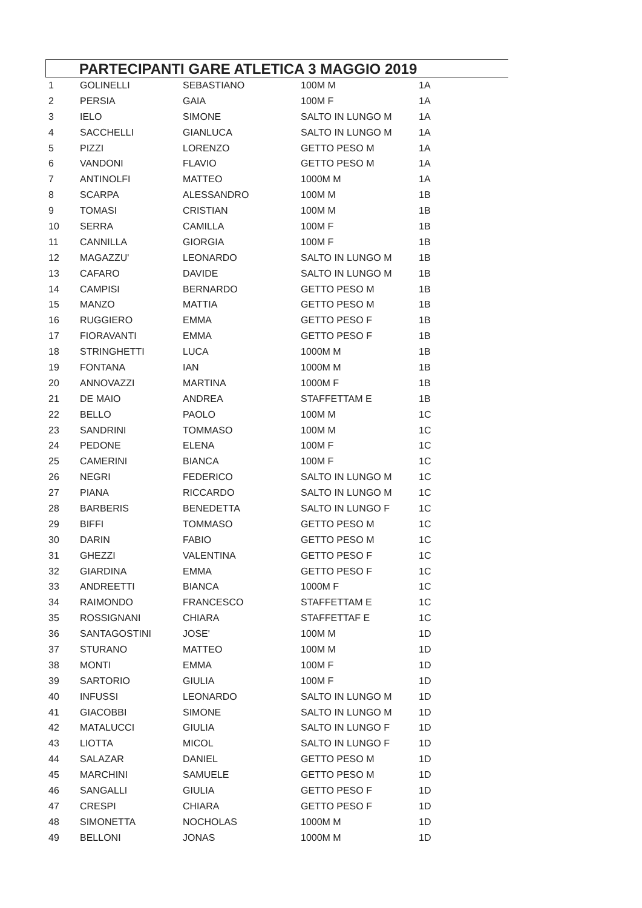PARTECIPANTI GARE ATLETICA 3 MAGGIO 2019
| 1 | GOLINELLI | SEBASTIANO | 100M M | 1A |
| 2 | PERSIA | GAIA | 100M F | 1A |
| 3 | IELO | SIMONE | SALTO IN LUNGO M | 1A |
| 4 | SACCHELLI | GIANLUCA | SALTO IN LUNGO M | 1A |
| 5 | PIZZI | LORENZO | GETTO PESO M | 1A |
| 6 | VANDONI | FLAVIO | GETTO PESO M | 1A |
| 7 | ANTINOLFI | MATTEO | 1000M M | 1A |
| 8 | SCARPA | ALESSANDRO | 100M M | 1B |
| 9 | TOMASI | CRISTIAN | 100M M | 1B |
| 10 | SERRA | CAMILLA | 100M F | 1B |
| 11 | CANNILLA | GIORGIA | 100M F | 1B |
| 12 | MAGAZZU' | LEONARDO | SALTO IN LUNGO M | 1B |
| 13 | CAFARO | DAVIDE | SALTO IN LUNGO M | 1B |
| 14 | CAMPISI | BERNARDO | GETTO PESO M | 1B |
| 15 | MANZO | MATTIA | GETTO PESO M | 1B |
| 16 | RUGGIERO | EMMA | GETTO PESO F | 1B |
| 17 | FIORAVANTI | EMMA | GETTO PESO F | 1B |
| 18 | STRINGHETTI | LUCA | 1000M M | 1B |
| 19 | FONTANA | IAN | 1000M M | 1B |
| 20 | ANNOVAZZI | MARTINA | 1000M F | 1B |
| 21 | DE MAIO | ANDREA | STAFFETTAM E | 1B |
| 22 | BELLO | PAOLO | 100M M | 1C |
| 23 | SANDRINI | TOMMASO | 100M M | 1C |
| 24 | PEDONE | ELENA | 100M F | 1C |
| 25 | CAMERINI | BIANCA | 100M F | 1C |
| 26 | NEGRI | FEDERICO | SALTO IN LUNGO M | 1C |
| 27 | PIANA | RICCARDO | SALTO IN LUNGO M | 1C |
| 28 | BARBERIS | BENEDETTA | SALTO IN LUNGO F | 1C |
| 29 | BIFFI | TOMMASO | GETTO PESO M | 1C |
| 30 | DARIN | FABIO | GETTO PESO M | 1C |
| 31 | GHEZZI | VALENTINA | GETTO PESO F | 1C |
| 32 | GIARDINA | EMMA | GETTO PESO F | 1C |
| 33 | ANDREETTI | BIANCA | 1000M F | 1C |
| 34 | RAIMONDO | FRANCESCO | STAFFETTAM E | 1C |
| 35 | ROSSIGNANI | CHIARA | STAFFETTAF E | 1C |
| 36 | SANTAGOSTINI | JOSE' | 100M M | 1D |
| 37 | STURANO | MATTEO | 100M M | 1D |
| 38 | MONTI | EMMA | 100M F | 1D |
| 39 | SARTORIO | GIULIA | 100M F | 1D |
| 40 | INFUSSI | LEONARDO | SALTO IN LUNGO M | 1D |
| 41 | GIACOBBI | SIMONE | SALTO IN LUNGO M | 1D |
| 42 | MATALUCCI | GIULIA | SALTO IN LUNGO F | 1D |
| 43 | LIOTTA | MICOL | SALTO IN LUNGO F | 1D |
| 44 | SALAZAR | DANIEL | GETTO PESO M | 1D |
| 45 | MARCHINI | SAMUELE | GETTO PESO M | 1D |
| 46 | SANGALLI | GIULIA | GETTO PESO F | 1D |
| 47 | CRESPI | CHIARA | GETTO PESO F | 1D |
| 48 | SIMONETTA | NOCHOLAS | 1000M M | 1D |
| 49 | BELLONI | JONAS | 1000M M | 1D |